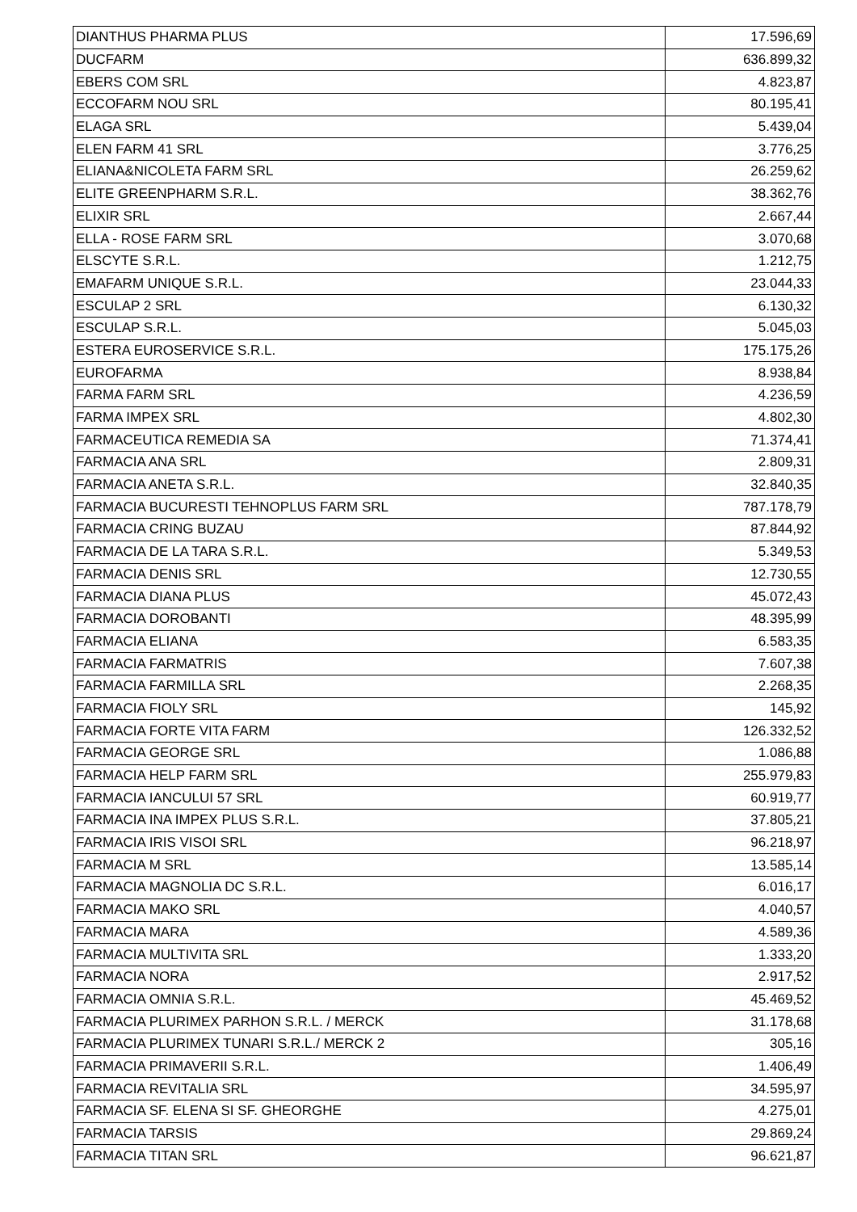| DIANTHUS PHARMA PLUS | 17.596,69 |
| DUCFARM | 636.899,32 |
| EBERS COM SRL | 4.823,87 |
| ECCOFARM NOU SRL | 80.195,41 |
| ELAGA SRL | 5.439,04 |
| ELEN FARM 41 SRL | 3.776,25 |
| ELIANA&NICOLETA FARM SRL | 26.259,62 |
| ELITE GREENPHARM S.R.L. | 38.362,76 |
| ELIXIR SRL | 2.667,44 |
| ELLA - ROSE FARM SRL | 3.070,68 |
| ELSCYTE S.R.L. | 1.212,75 |
| EMAFARM UNIQUE S.R.L. | 23.044,33 |
| ESCULAP 2 SRL | 6.130,32 |
| ESCULAP S.R.L. | 5.045,03 |
| ESTERA EUROSERVICE S.R.L. | 175.175,26 |
| EUROFARMA | 8.938,84 |
| FARMA FARM SRL | 4.236,59 |
| FARMA IMPEX SRL | 4.802,30 |
| FARMACEUTICA REMEDIA SA | 71.374,41 |
| FARMACIA ANA SRL | 2.809,31 |
| FARMACIA ANETA S.R.L. | 32.840,35 |
| FARMACIA BUCURESTI TEHNOPLUS FARM SRL | 787.178,79 |
| FARMACIA CRING BUZAU | 87.844,92 |
| FARMACIA DE LA TARA S.R.L. | 5.349,53 |
| FARMACIA DENIS SRL | 12.730,55 |
| FARMACIA DIANA PLUS | 45.072,43 |
| FARMACIA DOROBANTI | 48.395,99 |
| FARMACIA ELIANA | 6.583,35 |
| FARMACIA FARMATRIS | 7.607,38 |
| FARMACIA FARMILLA SRL | 2.268,35 |
| FARMACIA FIOLY SRL | 145,92 |
| FARMACIA FORTE VITA FARM | 126.332,52 |
| FARMACIA GEORGE SRL | 1.086,88 |
| FARMACIA HELP FARM SRL | 255.979,83 |
| FARMACIA IANCULUI 57 SRL | 60.919,77 |
| FARMACIA INA IMPEX PLUS S.R.L. | 37.805,21 |
| FARMACIA IRIS VISOI SRL | 96.218,97 |
| FARMACIA M SRL | 13.585,14 |
| FARMACIA MAGNOLIA DC S.R.L. | 6.016,17 |
| FARMACIA MAKO SRL | 4.040,57 |
| FARMACIA MARA | 4.589,36 |
| FARMACIA MULTIVITA SRL | 1.333,20 |
| FARMACIA NORA | 2.917,52 |
| FARMACIA OMNIA S.R.L. | 45.469,52 |
| FARMACIA PLURIMEX PARHON S.R.L. / MERCK | 31.178,68 |
| FARMACIA PLURIMEX TUNARI S.R.L./ MERCK 2 | 305,16 |
| FARMACIA PRIMAVERII S.R.L. | 1.406,49 |
| FARMACIA REVITALIA SRL | 34.595,97 |
| FARMACIA SF. ELENA SI SF. GHEORGHE | 4.275,01 |
| FARMACIA TARSIS | 29.869,24 |
| FARMACIA TITAN SRL | 96.621,87 |